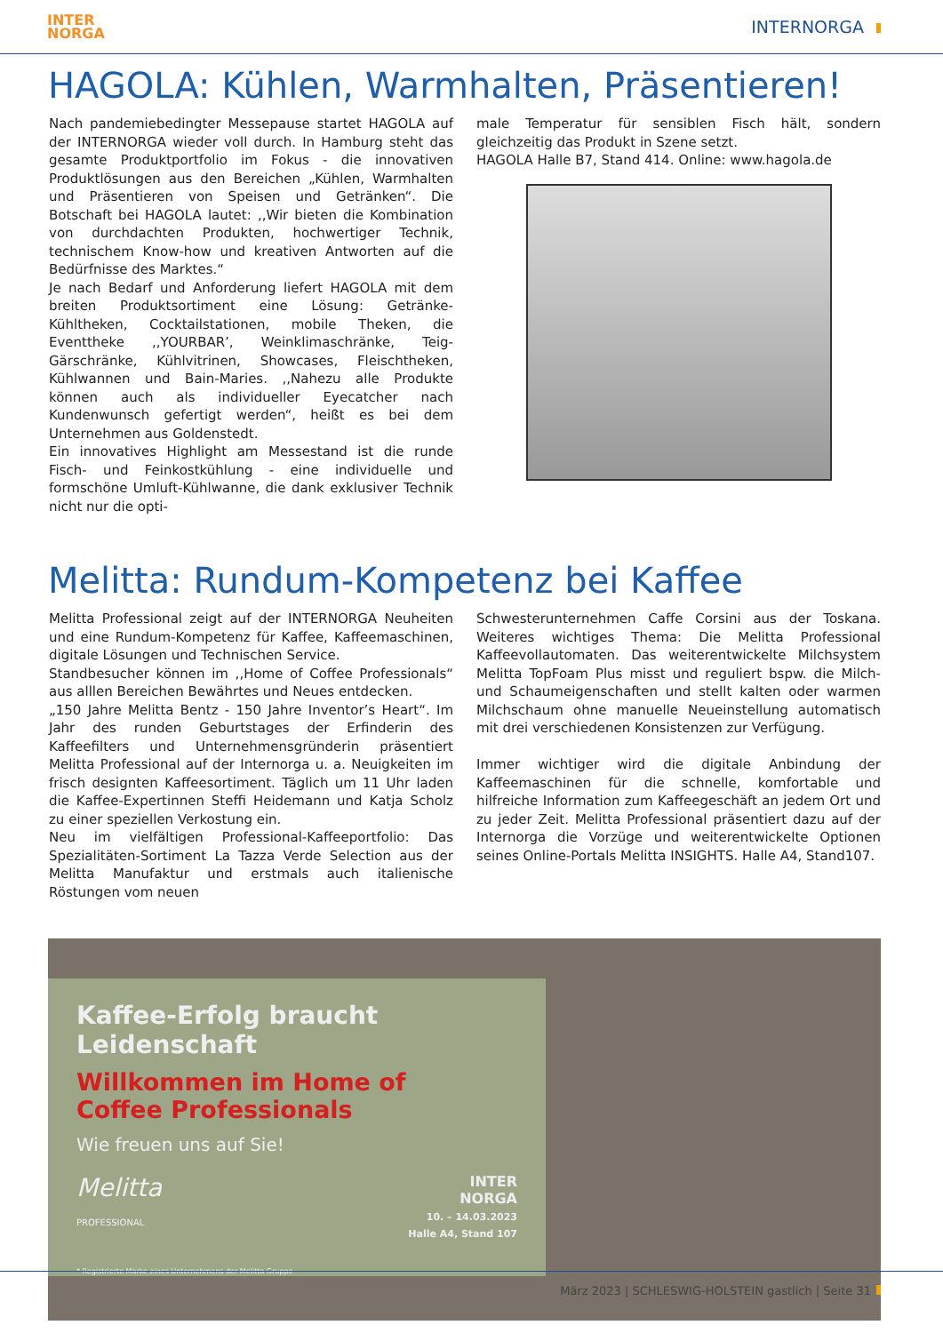INTER
NORGA
INTERNORGA
HAGOLA: Kühlen, Warmhalten, Präsentieren!
Nach pandemiebedingter Messepause startet HAGOLA auf der INTERNORGA wieder voll durch. In Hamburg steht das gesamte Produktportfolio im Fokus - die innovativen Produktlösungen aus den Bereichen „Kühlen, Warmhalten und Präsentieren von Speisen und Getränken“. Die Botschaft bei HAGOLA lautet: ,,Wir bieten die Kombination von durchdachten Produkten, hochwertiger Technik, technischem Know-how und kreativen Antworten auf die Bedürfnisse des Marktes.“
Je nach Bedarf und Anforderung liefert HAGOLA mit dem breiten Produktsortiment eine Lösung: Getränke-Kühltheken, Cocktailstationen, mobile Theken, die Eventtheke ,,YOURBAR’, Weinklimaschränke, Teig-Gärschränke, Kühlvitrinen, Showcases, Fleischtheken, Kühlwannen und Bain-Maries. ,,Nahezu alle Produkte können auch als individueller Eyecatcher nach Kundenwunsch gefertigt werden“, heißt es bei dem Unternehmen aus Goldenstedt.
Ein innovatives Highlight am Messestand ist die runde Fisch- und Feinkostkühlung - eine individuelle und formschöne Umluft-Kühlwanne, die dank exklusiver Technik nicht nur die opti-
male Temperatur für sensiblen Fisch hält, sondern gleichzeitig das Produkt in Szene setzt.
HAGOLA Halle B7, Stand 414. Online: www.hagola.de
Melitta: Rundum-Kompetenz bei Kaffee
Melitta Professional zeigt auf der INTERNORGA Neuheiten und eine Rundum-Kompetenz für Kaffee, Kaffeemaschinen, digitale Lösungen und Technischen Service.
Standbesucher können im ,,Home of Coffee Professionals“ aus alllen Bereichen Bewährtes und Neues entdecken.
„150 Jahre Melitta Bentz - 150 Jahre Inventor’s Heart“. Im Jahr des runden Geburtstages der Erfinderin des Kaffeefilters und Unternehmensgründerin präsentiert Melitta Professional auf der Internorga u. a. Neuigkeiten im frisch designten Kaffeesortiment. Täglich um 11 Uhr laden die Kaffee-Expertinnen Steffi Heidemann und Katja Scholz zu einer speziellen Verkostung ein.
Neu im vielfältigen Professional-Kaffeeportfolio: Das Spezialitäten-Sortiment La Tazza Verde Selection aus der Melitta Manufaktur und erstmals auch italienische Röstungen vom neuen
Schwesterunternehmen Caffe Corsini aus der Toskana. Weiteres wichtiges Thema: Die Melitta Professional Kaffeevollautomaten. Das weiterentwickelte Milchsystem Melitta TopFoam Plus misst und reguliert bspw. die Milch- und Schaumeigenschaften und stellt kalten oder warmen Milchschaum ohne manuelle Neueinstellung automatisch mit drei verschiedenen Konsistenzen zur Verfügung.
Immer wichtiger wird die digitale Anbindung der Kaffeemaschinen für die schnelle, komfortable und hilfreiche Information zum Kaffeegeschäft an jedem Ort und zu jeder Zeit. Melitta Professional präsentiert dazu auf der Internorga die Vorzüge und weiterentwickelte Optionen seines Online-Portals Melitta INSIGHTS. Halle A4, Stand107.
Kaffee-Erfolg braucht Leidenschaft
Willkommen im Home of
Coffee Professionals
Wie freuen uns auf Sie!
Melitta
PROFESSIONAL
INTER
NORGA
10. – 14.03.2023
Halle A4, Stand 107
* Registrierte Marke eines Unternehmens der Melitta Gruppe
März 2023 | SCHLESWIG-HOLSTEIN gastlich | Seite 31